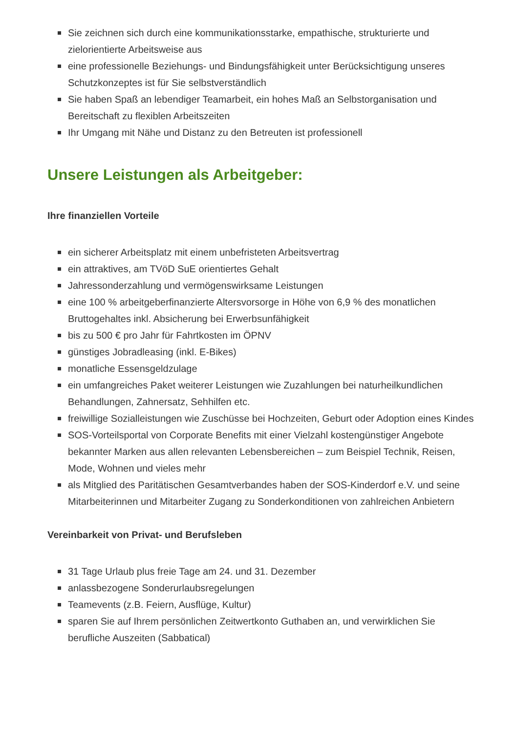Sie zeichnen sich durch eine kommunikationsstarke, empathische, strukturierte und zielorientierte Arbeitsweise aus
eine professionelle Beziehungs- und Bindungsfähigkeit unter Berücksichtigung unseres Schutzkonzeptes ist für Sie selbstverständlich
Sie haben Spaß an lebendiger Teamarbeit, ein hohes Maß an Selbstorganisation und Bereitschaft zu flexiblen Arbeitszeiten
Ihr Umgang mit Nähe und Distanz zu den Betreuten ist professionell
Unsere Leistungen als Arbeitgeber:
Ihre finanziellen Vorteile
ein sicherer Arbeitsplatz mit einem unbefristeten Arbeitsvertrag
ein attraktives, am TVöD SuE orientiertes Gehalt
Jahressonderzahlung und vermögenswirksame Leistungen
eine 100 % arbeitgeberfinanzierte Altersvorsorge in Höhe von 6,9 % des monatlichen Bruttogehaltes inkl. Absicherung bei Erwerbsunfähigkeit
bis zu 500 € pro Jahr für Fahrtkosten im ÖPNV
günstiges Jobradleasing (inkl. E-Bikes)
monatliche Essensgeldzulage
ein umfangreiches Paket weiterer Leistungen wie Zuzahlungen bei naturheilkundlichen Behandlungen, Zahnersatz, Sehhilfen etc.
freiwillige Sozialleistungen wie Zuschüsse bei Hochzeiten, Geburt oder Adoption eines Kindes
SOS-Vorteilsportal von Corporate Benefits mit einer Vielzahl kostengünstiger Angebote bekannter Marken aus allen relevanten Lebensbereichen – zum Beispiel Technik, Reisen, Mode, Wohnen und vieles mehr
als Mitglied des Paritätischen Gesamtverbandes haben der SOS-Kinderdorf e.V. und seine Mitarbeiterinnen und Mitarbeiter Zugang zu Sonderkonditionen von zahlreichen Anbietern
Vereinbarkeit von Privat- und Berufsleben
31 Tage Urlaub plus freie Tage am 24. und 31. Dezember
anlassbezogene Sonderurlaubsregelungen
Teamevents (z.B. Feiern, Ausflüge, Kultur)
sparen Sie auf Ihrem persönlichen Zeitwertkonto Guthaben an, und verwirklichen Sie berufliche Auszeiten (Sabbatical)